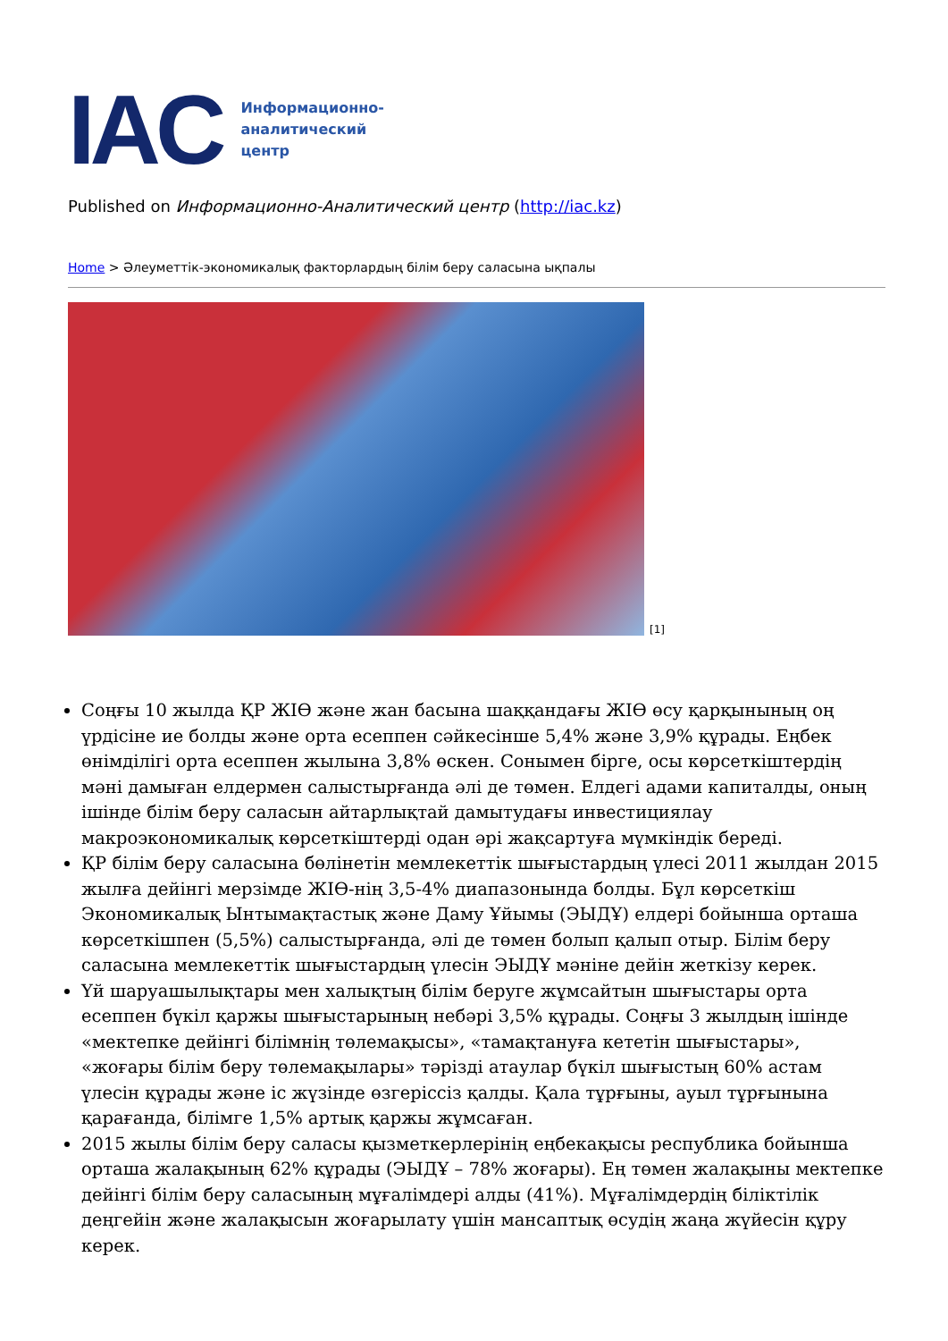IAC
Информационно-
аналитический
центр
Published on Информационно-Аналитический центр (http://iac.kz)
Home > Әлеуметтік-экономикалық факторлардың білім беру саласына ықпалы
[1]
Соңғы 10 жылда ҚР ЖІӨ және жан басына шаққандағы ЖІӨ өсу қарқынының оң үрдісіне ие болды және орта есеппен сәйкесінше 5,4% және 3,9% құрады. Еңбек өнімділігі орта есеппен жылына 3,8% өскен. Сонымен бірге, осы көрсеткіштердің мәні дамыған елдермен салыстырғанда әлі де төмен. Елдегі адами капиталды, оның ішінде білім беру саласын айтарлықтай дамытудағы инвестициялау макроэкономикалық көрсеткіштерді одан әрі жақсартуға мүмкіндік береді.
ҚР білім беру саласына бөлінетін мемлекеттік шығыстардың үлесі 2011 жылдан 2015 жылға дейінгі мерзімде ЖІӨ-нің 3,5-4% диапазонында болды. Бұл көрсеткіш Экономикалық Ынтымақтастық және Даму Ұйымы (ЭЫДҰ) елдері бойынша орташа көрсеткішпен (5,5%) салыстырғанда, әлі де төмен болып қалып отыр. Білім беру саласына мемлекеттік шығыстардың үлесін ЭЫДҰ мәніне дейін жеткізу керек.
Үй шаруашылықтары мен халықтың білім беруге жұмсайтын шығыстары орта есеппен бүкіл қаржы шығыстарының небәрі 3,5% құрады. Соңғы 3 жылдың ішінде «мектепке дейінгі білімнің төлемақысы», «тамақтануға кететін шығыстары», «жоғары білім беру төлемақылары» тәрізді атаулар бүкіл шығыстың 60% астам үлесін құрады және іс жүзінде өзгеріссіз қалды. Қала тұрғыны, ауыл тұрғынына қарағанда, білімге 1,5% артық қаржы жұмсаған.
2015 жылы білім беру саласы қызметкерлерінің еңбекақысы республика бойынша орташа жалақының 62% құрады (ЭЫДҰ – 78% жоғары). Ең төмен жалақыны мектепке дейінгі білім беру саласының мұғалімдері алды (41%). Мұғалімдердің біліктілік деңгейін және жалақысын жоғарылату үшін мансаптық өсудің жаңа жүйесін құру керек.